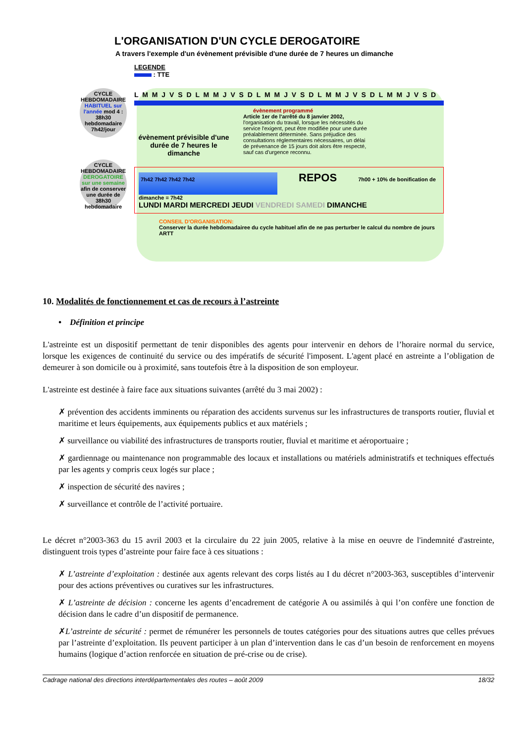L'ORGANISATION D'UN CYCLE DEROGATOIRE
A travers l'exemple d'un évènement prévisible d'une durée de 7 heures un dimanche
LEGENDE
: TTE
CYCLE HEBDOMADAIRE HABITUEL sur l'année mod 4 : 38h30 hebdomadaire 7h42/jour
L M M J V S D L M M J V S D L M M J V S D L M M J V S D L M M J V S D
évènement programmé
évènement prévisible d'une durée de 7 heures le dimanche
Article 1er de l'arrêté du 8 janvier 2002, l'organisation du travail, lorsque les nécessités du service l'exigent, peut être modifiée pour une durée préalablement déterminée. Sans préjudice des consultations réglementaires nécessaires, un délai de prévenance de 15 jours doit alors être respecté, sauf cas d'urgence reconnu.
CYCLE HEBDOMADAIRE DEROGATOIRE sur une semaine afin de conserver une durée de 38h30 hebdomadaire
7h42 7h42 7h42 7h42 REPOS 7h00 + 10% de bonification de dimanche = 7h42
LUNDI MARDI MERCREDI JEUDI VENDREDI SAMEDI DIMANCHE
CONSEIL D'ORGANISATION:
Conserver la durée hebdomadairee du cycle habituel afin de ne pas perturber le calcul du nombre de jours ARTT
10. Modalités de fonctionnement et cas de recours à l’astreinte
• Définition et principe
L'astreinte est un dispositif permettant de tenir disponibles des agents pour intervenir en dehors de l’horaire normal du service, lorsque les exigences de continuité du service ou des impératifs de sécurité l'imposent. L'agent placé en astreinte a l’obligation de demeurer à son domicile ou à proximité, sans toutefois être à la disposition de son employeur.
L'astreinte est destinée à faire face aux situations suivantes (arrêté du 3 mai 2002) :
✗ prévention des accidents imminents ou réparation des accidents survenus sur les infrastructures de transports routier, fluvial et maritime et leurs équipements, aux équipements publics et aux matériels ;
✗ surveillance ou viabilité des infrastructures de transports routier, fluvial et maritime et aéroportuaire ;
✗ gardiennage ou maintenance non programmable des locaux et installations ou matériels administratifs et techniques effectués par les agents y compris ceux logés sur place ;
✗ inspection de sécurité des navires ;
✗ surveillance et contrôle de l’activité portuaire.
Le décret n°2003-363 du 15 avril 2003 et la circulaire du 22 juin 2005, relative à la mise en oeuvre de l'indemnité d'astreinte, distinguent trois types d’astreinte pour faire face à ces situations :
✗ L’astreinte d’exploitation : destinée aux agents relevant des corps listés au I du décret n°2003-363, susceptibles d’intervenir pour des actions préventives ou curatives sur les infrastructures.
✗ L’astreinte de décision : concerne les agents d’encadrement de catégorie A ou assimilés à qui l’on confère une fonction de décision dans le cadre d’un dispositif de permanence.
✗L’astreinte de sécurité : permet de rémunérer les personnels de toutes catégories pour des situations autres que celles prévues par l’astreinte d’exploitation. Ils peuvent participer à un plan d’intervention dans le cas d’un besoin de renforcement en moyens humains (logique d’action renforcée en situation de pré-crise ou de crise).
Cadrage national des directions interdépartementales des routes – août 2009 18/32